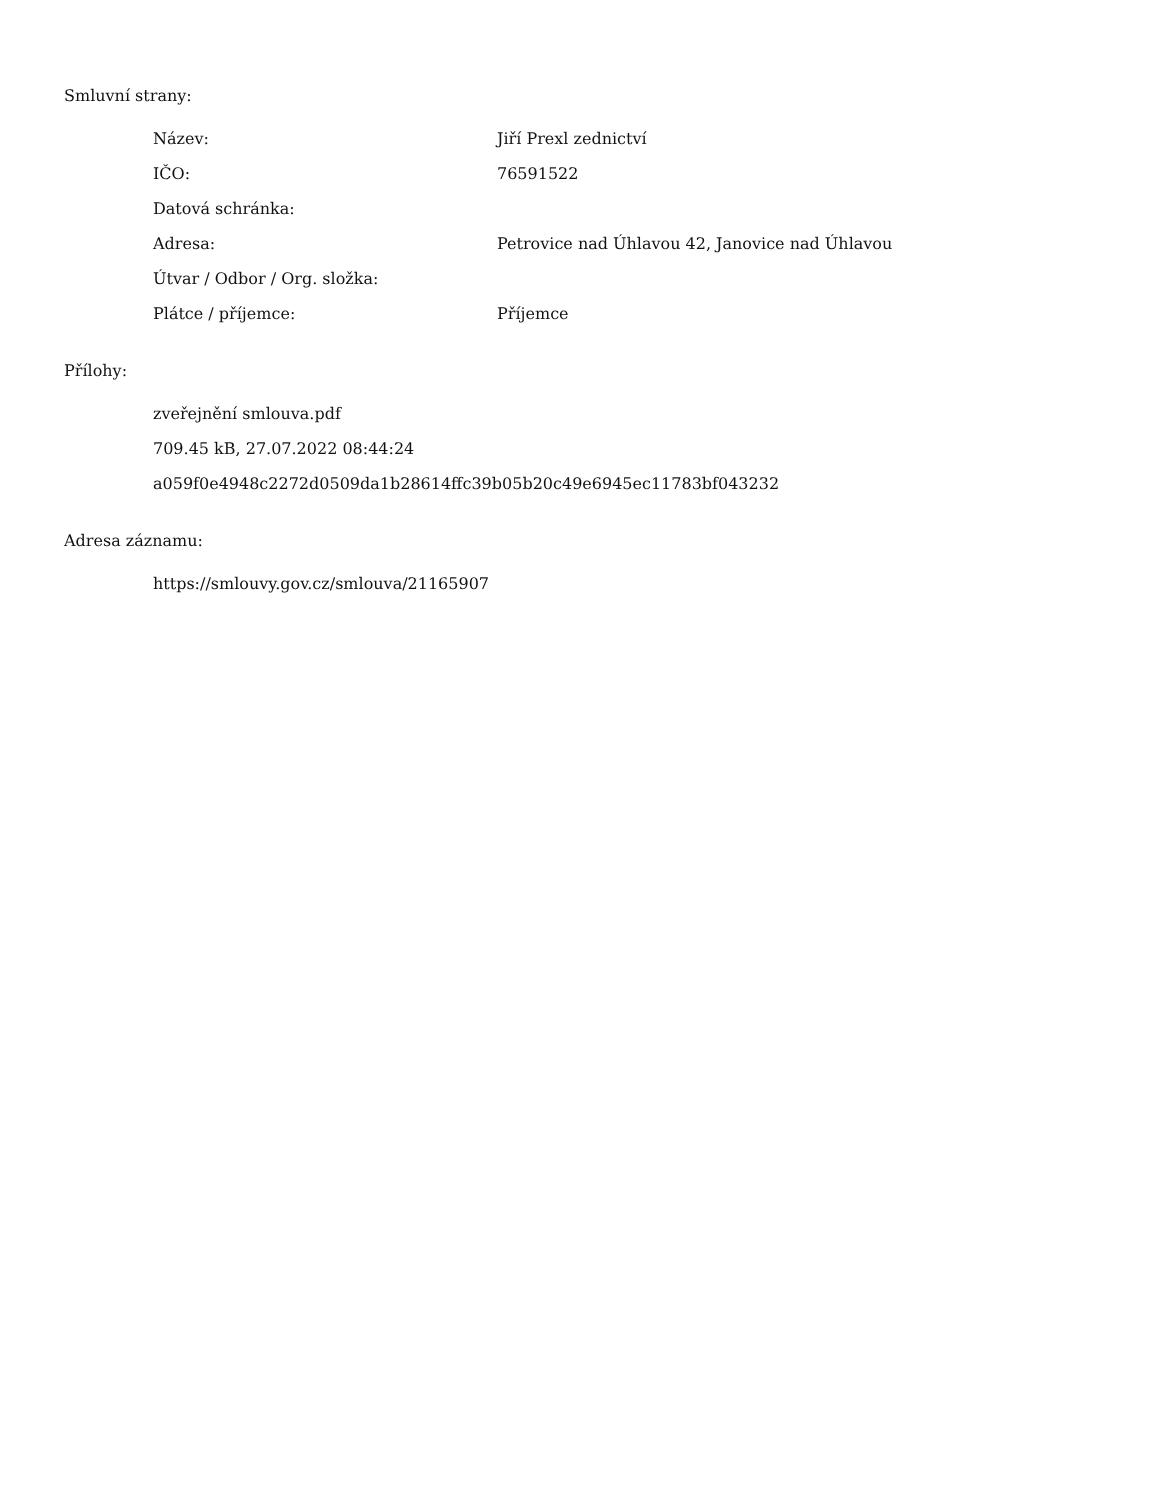Smluvní strany:
| Název: | Jiří Prexl zednictví |
| IČO: | 76591522 |
| Datová schránka: | |
| Adresa: | Petrovice nad Úhlavou 42, Janovice nad Úhlavou |
| Útvar / Odbor / Org. složka: | |
| Plátce / příjemce: | Příjemce |
Přílohy:
zveřejnění smlouva.pdf
709.45 kB, 27.07.2022 08:44:24
a059f0e4948c2272d0509da1b28614ffc39b05b20c49e6945ec11783bf043232
Adresa záznamu:
https://smlouvy.gov.cz/smlouva/21165907